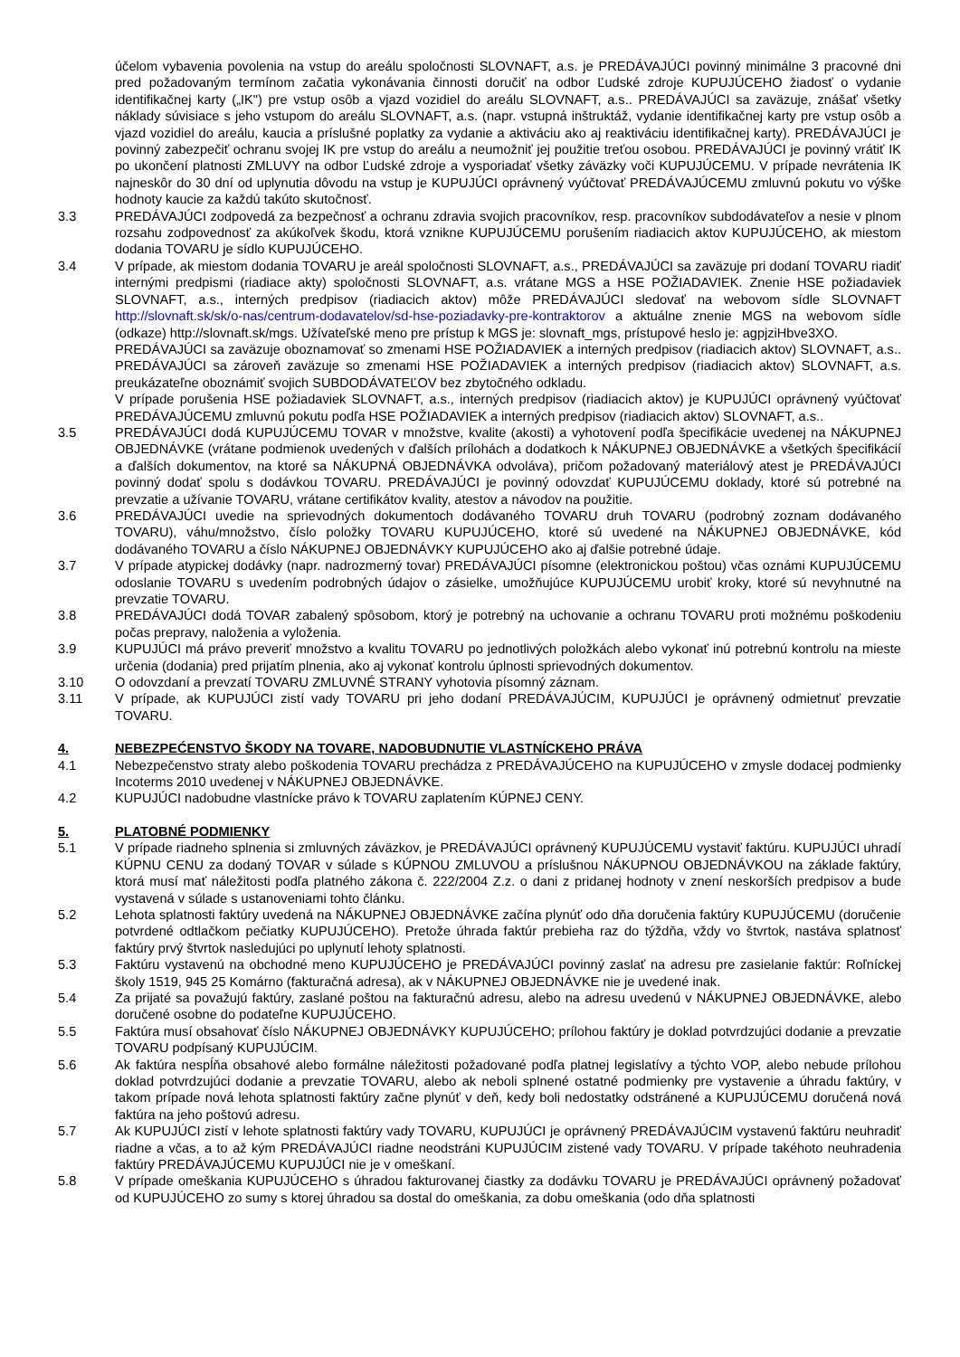účelom vybavenia povolenia na vstup do areálu spoločnosti SLOVNAFT, a.s. je PREDÁVAJÚCI povinný minimálne 3 pracovné dni pred požadovaným termínom začatia vykonávania činnosti doručiť na odbor Ľudské zdroje KUPUJÚCEHO žiadosť o vydanie identifikačnej karty („IK") pre vstup osôb a vjazd vozidiel do areálu SLOVNAFT, a.s.. PREDÁVAJÚCI sa zaväzuje, znášať všetky náklady súvisiace s jeho vstupom do areálu SLOVNAFT, a.s. (napr. vstupná inštruktáž, vydanie identifikačnej karty pre vstup osôb a vjazd vozidiel do areálu, kaucia a príslušné poplatky za vydanie a aktiváciu ako aj reaktiváciu identifikačnej karty). PREDÁVAJÚCI je povinný zabezpečiť ochranu svojej IK pre vstup do areálu a neumožniť jej použitie treťou osobou. PREDÁVAJÚCI je povinný vrátiť IK po ukončení platnosti ZMLUVY na odbor Ľudské zdroje a vysporiadať všetky záväzky voči KUPUJÚCEMU. V prípade nevrátenia IK najneskôr do 30 dní od uplynutia dôvodu na vstup je KUPUJÚCI oprávnený vyúčtovať PREDÁVAJÚCEMU zmluvnú pokutu vo výške hodnoty kaucie za každú takúto skutočnosť.
3.3 PREDÁVAJÚCI zodpovedá za bezpečnosť a ochranu zdravia svojich pracovníkov, resp. pracovníkov subdodávateľov a nesie v plnom rozsahu zodpovednosť za akúkoľvek škodu, ktorá vznikne KUPUJÚCEMU porušením riadiacich aktov KUPUJÚCEHO, ak miestom dodania TOVARU je sídlo KUPUJÚCEHO.
3.4 V prípade, ak miestom dodania TOVARU je areál spoločnosti SLOVNAFT, a.s., PREDÁVAJÚCI sa zaväzuje pri dodaní TOVARU riadiť internými predpismi (riadiace akty) spoločnosti SLOVNAFT, a.s. vrátane MGS a HSE POŽIADAVIEK. Znenie HSE požiadaviek SLOVNAFT, a.s., interných predpisov (riadiacich aktov) môže PREDÁVAJÚCI sledovať na webovom sídle SLOVNAFT http://slovnaft.sk/sk/o-nas/centrum-dodavatelov/sd-hse-poziadavky-pre-kontraktorov a aktuálne znenie MGS na webovom sídle (odkaze) http://slovnaft.sk/mgs. Užívateľské meno pre prístup k MGS je: slovnaft_mgs, prístupové heslo je: agpjziHbve3XO.
PREDÁVAJÚCI sa zaväzuje oboznamovať so zmenami HSE POŽIADAVIEK a interných predpisov (riadiacich aktov) SLOVNAFT, a.s.. PREDÁVAJÚCI sa zároveň zaväzuje so zmenami HSE POŽIADAVIEK a interných predpisov (riadiacich aktov) SLOVNAFT, a.s. preukázateľne oboznámiť svojich SUBDODÁVATEĽOV bez zbytočného odkladu.
V prípade porušenia HSE požiadaviek SLOVNAFT, a.s., interných predpisov (riadiacich aktov) je KUPUJÚCI oprávnený vyúčtovať PREDÁVAJÚCEMU zmluvnú pokutu podľa HSE POŽIADAVIEK a interných predpisov (riadiacich aktov) SLOVNAFT, a.s..
3.5 PREDÁVAJÚCI dodá KUPUJÚCEMU TOVAR v množstve, kvalite (akosti) a vyhotovení podľa špecifikácie uvedenej na NÁKUPNEJ OBJEDNÁVKE (vrátane podmienok uvedených v ďalších prílohách a dodatkoch k NÁKUPNEJ OBJEDNÁVKE a všetkých špecifikácií a ďalších dokumentov, na ktoré sa NÁKUPNÁ OBJEDNÁVKA odvoláva), pričom požadovaný materiálový atest je PREDÁVAJÚCI povinný dodať spolu s dodávkou TOVARU. PREDÁVAJÚCI je povinný odovzdať KUPUJÚCEMU doklady, ktoré sú potrebné na prevzatie a užívanie TOVARU, vrátane certifikátov kvality, atestov a návodov na použitie.
3.6 PREDÁVAJÚCI uvedie na sprievodných dokumentoch dodávaného TOVARU druh TOVARU (podrobný zoznam dodávaného TOVARU), váhu/množstvo, číslo položky TOVARU KUPUJÚCEHO, ktoré sú uvedené na NÁKUPNEJ OBJEDNÁVKE, kód dodávaného TOVARU a číslo NÁKUPNEJ OBJEDNÁVKY KUPUJÚCEHO ako aj ďalšie potrebné údaje.
3.7 V prípade atypickej dodávky (napr. nadrozmerný tovar) PREDÁVAJÚCI písomne (elektronickou poštou) včas oznámi KUPUJÚCEMU odoslanie TOVARU s uvedením podrobných údajov o zásielke, umožňujúce KUPUJÚCEMU urobiť kroky, ktoré sú nevyhnutné na prevzatie TOVARU.
3.8 PREDÁVAJÚCI dodá TOVAR zabalený spôsobom, ktorý je potrebný na uchovanie a ochranu TOVARU proti možnému poškodeniu počas prepravy, naloženia a vyloženia.
3.9 KUPUJÚCI má právo preveriť množstvo a kvalitu TOVARU po jednotlivých položkách alebo vykonať inú potrebnú kontrolu na mieste určenia (dodania) pred prijatím plnenia, ako aj vykonať kontrolu úplnosti sprievodných dokumentov.
3.10 O odovzdaní a prevzatí TOVARU ZMLUVNÉ STRANY vyhotovia písomný záznam.
3.11 V prípade, ak KUPUJÚCI zistí vady TOVARU pri jeho dodaní PREDÁVAJÚCIM, KUPUJÚCI je oprávnený odmietnuť prevzatie TOVARU.
4. NEBEZPEĆENSTVO ŠKODY NA TOVARE, NADOBUDNUTIE VLASTNÍCKEHO PRÁVA
4.1 Nebezpečenstvo straty alebo poškodenia TOVARU prechádza z PREDÁVAJÚCEHO na KUPUJÚCEHO v zmysle dodacej podmienky Incoterms 2010 uvedenej v NÁKUPNEJ OBJEDNÁVKE.
4.2 KUPUJÚCI nadobudne vlastnícke právo k TOVARU zaplatením KÚPNEJ CENY.
5. PLATOBNÉ PODMIENKY
5.1 V prípade riadneho splnenia si zmluvných záväzkov, je PREDÁVAJÚCI oprávnený KUPUJÚCEMU vystaviť faktúru. KUPUJÚCI uhradí KÚPNU CENU za dodaný TOVAR v súlade s KÚPNOU ZMLUVOU a príslušnou NÁKUPNOU OBJEDNÁVKOU na základe faktúry, ktorá musí mať náležitosti podľa platného zákona č. 222/2004 Z.z. o dani z pridanej hodnoty v znení neskorších predpisov a bude vystavená v súlade s ustanoveniami tohto článku.
5.2 Lehota splatnosti faktúry uvedená na NÁKUPNEJ OBJEDNÁVKE začína plynúť odo dňa doručenia faktúry KUPUJÚCEMU (doručenie potvrdené odtlačkom pečiatky KUPUJÚCEHO). Pretože úhrada faktúr prebieha raz do týždňa, vždy vo štvrtok, nastáva splatnosť faktúry prvý štvrtok nasledujúci po uplynutí lehoty splatnosti.
5.3 Faktúru vystavenú na obchodné meno KUPUJÚCEHO je PREDÁVAJÚCI povinný zaslať na adresu pre zasielanie faktúr: Roľníckej školy 1519, 945 25 Komárno (fakturačná adresa), ak v NÁKUPNEJ OBJEDNÁVKE nie je uvedené inak.
5.4 Za prijaté sa považujú faktúry, zaslané poštou na fakturačnú adresu, alebo na adresu uvedenú v NÁKUPNEJ OBJEDNÁVKE, alebo doručené osobne do podateľne KUPUJÚCEHO.
5.5 Faktúra musí obsahovať číslo NÁKUPNEJ OBJEDNÁVKY KUPUJÚCEHO; prílohou faktúry je doklad potvrdzujúci dodanie a prevzatie TOVARU podpísaný KUPUJÚCIM.
5.6 Ak faktúra nespĺňa obsahové alebo formálne náležitosti požadované podľa platnej legislatívy a týchto VOP, alebo nebude prílohou doklad potvrdzujúci dodanie a prevzatie TOVARU, alebo ak neboli splnené ostatné podmienky pre vystavenie a úhradu faktúry, v takom prípade nová lehota splatnosti faktúry začne plynúť v deň, kedy boli nedostatky odstránené a KUPUJÚCEMU doručená nová faktúra na jeho poštovú adresu.
5.7 Ak KUPUJÚCI zistí v lehote splatnosti faktúry vady TOVARU, KUPUJÚCI je oprávnený PREDÁVAJÚCIM vystavenú faktúru neuhradiť riadne a včas, a to až kým PREDÁVAJÚCI riadne neodstráni KUPUJÚCIM zistené vady TOVARU. V prípade takéhoto neuhradenia faktúry PREDÁVAJÚCEMU KUPUJÚCI nie je v omeškaní.
5.8 V prípade omeškania KUPUJÚCEHO s úhradou fakturovanej čiastky za dodávku TOVARU je PREDÁVAJÚCI oprávnený požadovať od KUPUJÚCEHO zo sumy s ktorej úhradou sa dostal do omeškania, za dobu omeškania (odo dňa splatnosti